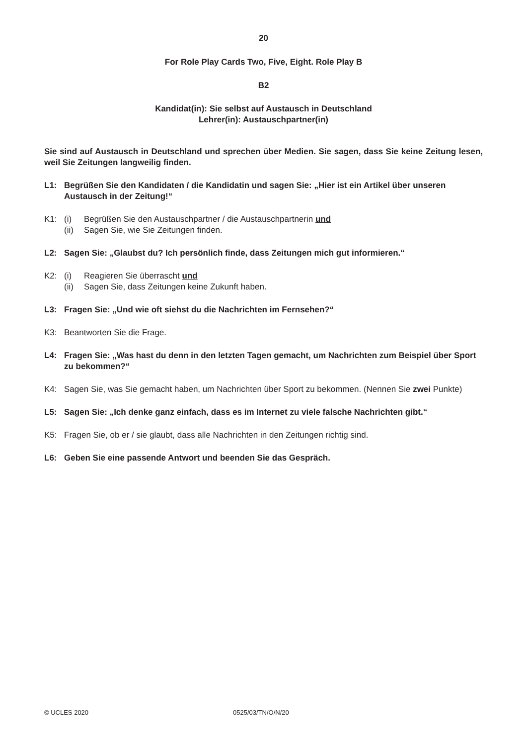20
For Role Play Cards Two, Five, Eight. Role Play B
B2
Kandidat(in): Sie selbst auf Austausch in Deutschland
Lehrer(in): Austauschpartner(in)
Sie sind auf Austausch in Deutschland und sprechen über Medien. Sie sagen, dass Sie keine Zeitung lesen, weil Sie Zeitungen langweilig finden.
L1: Begrüßen Sie den Kandidaten / die Kandidatin und sagen Sie: „Hier ist ein Artikel über unseren Austausch in der Zeitung!“
K1: (i) Begrüßen Sie den Austauschpartner / die Austauschpartnerin und
(ii) Sagen Sie, wie Sie Zeitungen finden.
L2: Sagen Sie: „Glaubst du? Ich persönlich finde, dass Zeitungen mich gut informieren.“
K2: (i) Reagieren Sie überrascht und
(ii) Sagen Sie, dass Zeitungen keine Zukunft haben.
L3: Fragen Sie: „Und wie oft siehst du die Nachrichten im Fernsehen?“
K3: Beantworten Sie die Frage.
L4: Fragen Sie: „Was hast du denn in den letzten Tagen gemacht, um Nachrichten zum Beispiel über Sport zu bekommen?“
K4: Sagen Sie, was Sie gemacht haben, um Nachrichten über Sport zu bekommen. (Nennen Sie zwei Punkte)
L5: Sagen Sie: „Ich denke ganz einfach, dass es im Internet zu viele falsche Nachrichten gibt.“
K5: Fragen Sie, ob er / sie glaubt, dass alle Nachrichten in den Zeitungen richtig sind.
L6: Geben Sie eine passende Antwort und beenden Sie das Gespräch.
© UCLES 2020 0525/03/TN/O/N/20